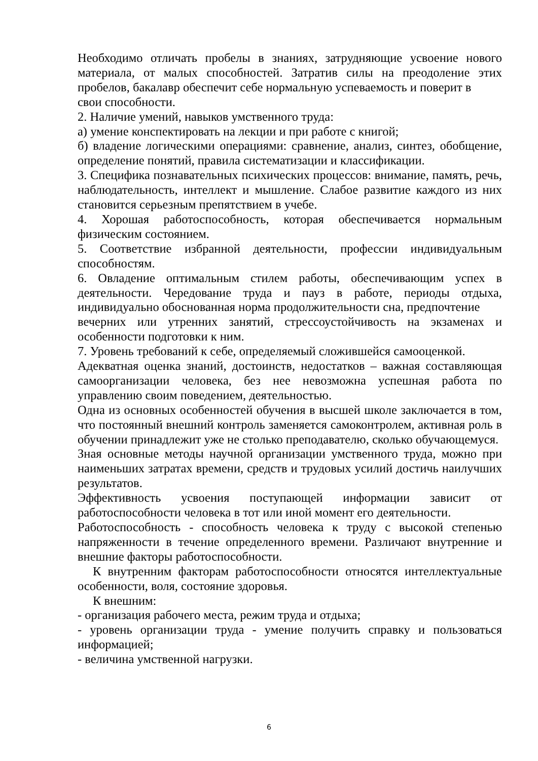Необходимо отличать пробелы в знаниях, затрудняющие усвоение нового материала, от малых способностей. Затратив силы на преодоление этих пробелов, бакалавр обеспечит себе нормальную успеваемость и поверит в
свои способности.
2. Наличие умений, навыков умственного труда:
а) умение конспектировать на лекции и при работе с книгой;
б) владение логическими операциями: сравнение, анализ, синтез, обобщение, определение понятий, правила систематизации и классификации.
3. Специфика познавательных психических процессов: внимание, память, речь, наблюдательность, интеллект и мышление. Слабое развитие каждого из них становится серьезным препятствием в учебе.
4. Хорошая работоспособность, которая обеспечивается нормальным физическим состоянием.
5. Соответствие избранной деятельности, профессии индивидуальным способностям.
6. Овладение оптимальным стилем работы, обеспечивающим успех в деятельности. Чередование труда и пауз в работе, периоды отдыха, индивидуально обоснованная норма продолжительности сна, предпочтение
вечерних или утренних занятий, стрессоустойчивость на экзаменах и особенности подготовки к ним.
7. Уровень требований к себе, определяемый сложившейся самооценкой.
Адекватная оценка знаний, достоинств, недостатков – важная составляющая самоорганизации человека, без нее невозможна успешная работа по управлению своим поведением, деятельностью.
Одна из основных особенностей обучения в высшей школе заключается в том, что постоянный внешний контроль заменяется самоконтролем, активная роль в обучении принадлежит уже не столько преподавателю, сколько обучающемуся.
Зная основные методы научной организации умственного труда, можно при наименьших затратах времени, средств и трудовых усилий достичь наилучших результатов.
Эффективность усвоения поступающей информации зависит от работоспособности человека в тот или иной момент его деятельности.
Работоспособность - способность человека к труду с высокой степенью напряженности в течение определенного времени. Различают внутренние и внешние факторы работоспособности.
К внутренним факторам работоспособности относятся интеллектуальные особенности, воля, состояние здоровья.
К внешним:
- организация рабочего места, режим труда и отдыха;
- уровень организации труда - умение получить справку и пользоваться информацией;
- величина умственной нагрузки.
6